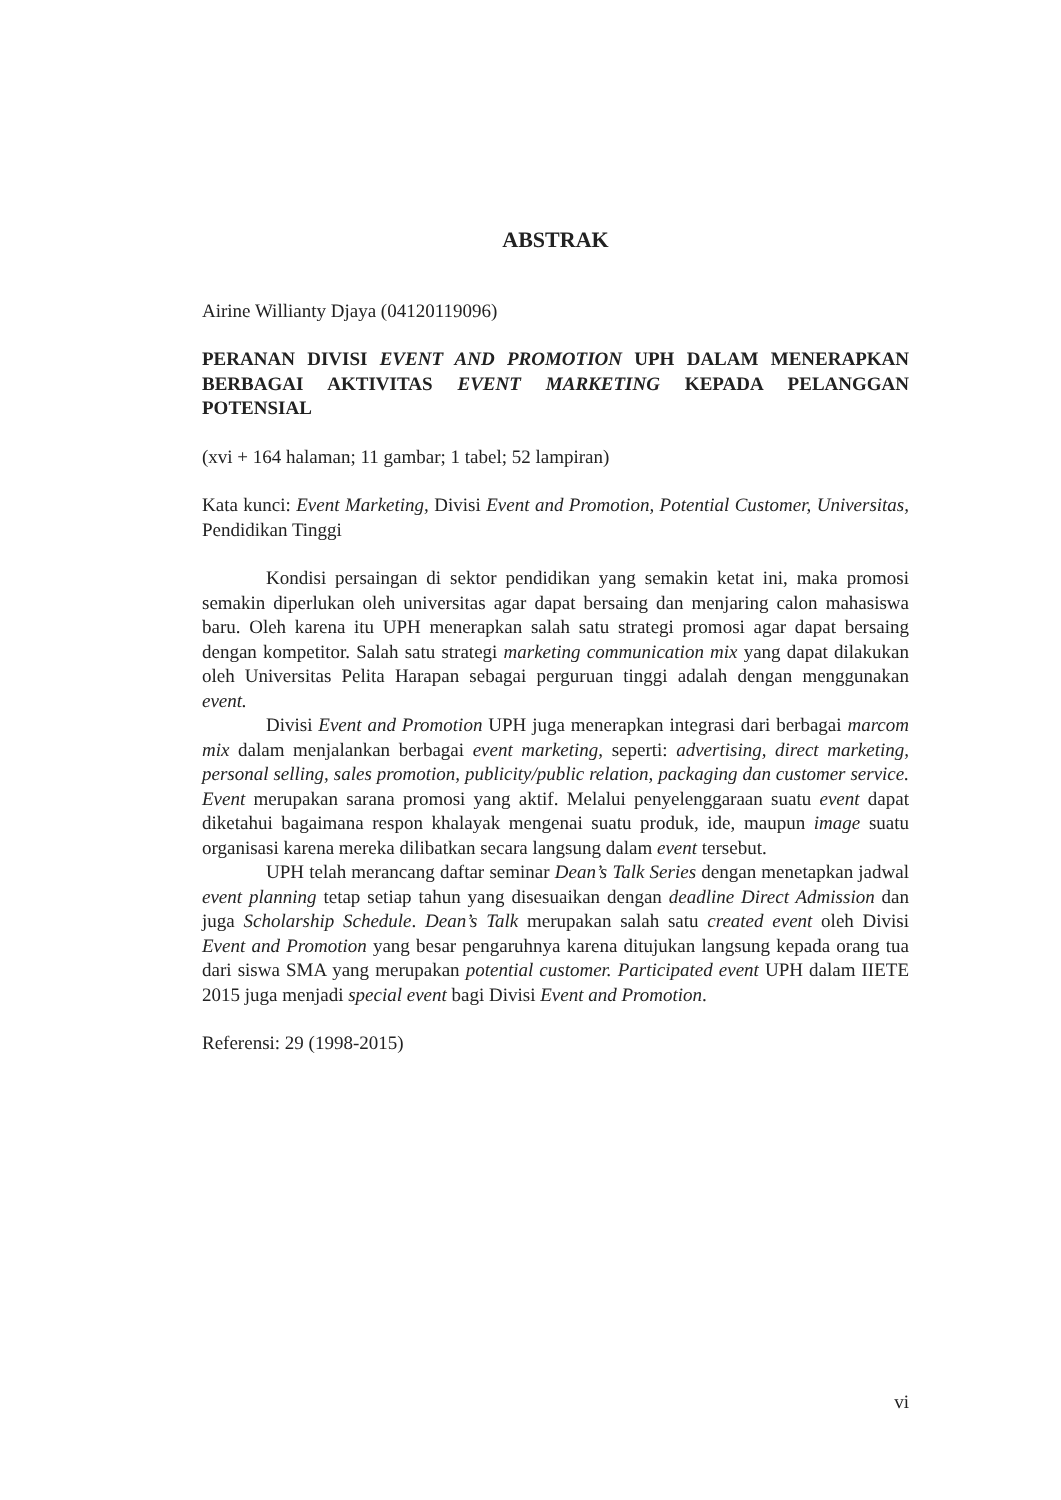ABSTRAK
Airine Willianty Djaya (04120119096)
PERANAN DIVISI EVENT AND PROMOTION UPH DALAM MENERAPKAN BERBAGAI AKTIVITAS EVENT MARKETING KEPADA PELANGGAN POTENSIAL
(xvi + 164 halaman; 11 gambar; 1 tabel; 52 lampiran)
Kata kunci: Event Marketing, Divisi Event and Promotion, Potential Customer, Universitas, Pendidikan Tinggi
Kondisi persaingan di sektor pendidikan yang semakin ketat ini, maka promosi semakin diperlukan oleh universitas agar dapat bersaing dan menjaring calon mahasiswa baru. Oleh karena itu UPH menerapkan salah satu strategi promosi agar dapat bersaing dengan kompetitor. Salah satu strategi marketing communication mix yang dapat dilakukan oleh Universitas Pelita Harapan sebagai perguruan tinggi adalah dengan menggunakan event.
Divisi Event and Promotion UPH juga menerapkan integrasi dari berbagai marcom mix dalam menjalankan berbagai event marketing, seperti: advertising, direct marketing, personal selling, sales promotion, publicity/public relation, packaging dan customer service. Event merupakan sarana promosi yang aktif. Melalui penyelenggaraan suatu event dapat diketahui bagaimana respon khalayak mengenai suatu produk, ide, maupun image suatu organisasi karena mereka dilibatkan secara langsung dalam event tersebut.
UPH telah merancang daftar seminar Dean’s Talk Series dengan menetapkan jadwal event planning tetap setiap tahun yang disesuaikan dengan deadline Direct Admission dan juga Scholarship Schedule. Dean’s Talk merupakan salah satu created event oleh Divisi Event and Promotion yang besar pengaruhnya karena ditujukan langsung kepada orang tua dari siswa SMA yang merupakan potential customer. Participated event UPH dalam IIETE 2015 juga menjadi special event bagi Divisi Event and Promotion.
Referensi: 29 (1998-2015)
vi